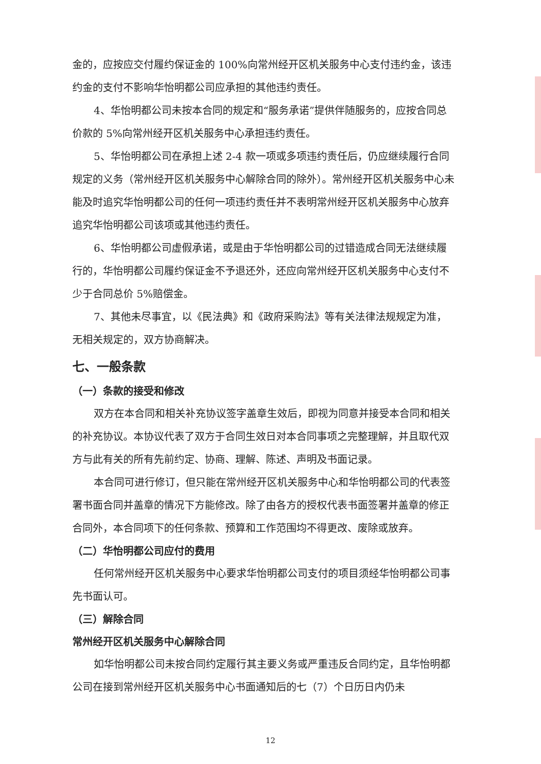金的，应按应交付履约保证金的 100%向常州经开区机关服务中心支付违约金，该违约金的支付不影响华怡明都公司应承担的其他违约责任。
4、华怡明都公司未按本合同的规定和“服务承诺”提供伴随服务的，应按合同总价款的 5%向常州经开区机关服务中心承担违约责任。
5、华怡明都公司在承担上述 2-4 款一项或多项违约责任后，仍应继续履行合同规定的义务（常州经开区机关服务中心解除合同的除外）。常州经开区机关服务中心未能及时追究华怡明都公司的任何一项违约责任并不表明常州经开区机关服务中心放弃追究华怡明都公司该项或其他违约责任。
6、华怡明都公司虚假承诺，或是由于华怡明都公司的过错造成合同无法继续履行的，华怡明都公司履约保证金不予退还外，还应向常州经开区机关服务中心支付不少于合同总价 5%赔偿金。
7、其他未尽事宜，以《民法典》和《政府采购法》等有关法律法规规定为准，无相关规定的，双方协商解决。
七、一般条款
（一）条款的接受和修改
双方在本合同和相关补充协议签字盖章生效后，即视为同意并接受本合同和相关的补充协议。本协议代表了双方于合同生效日对本合同事项之完整理解，并且取代双方与此有关的所有先前约定、协商、理解、陈述、声明及书面记录。
本合同可进行修订，但只能在常州经开区机关服务中心和华怡明都公司的代表签署书面合同并盖章的情况下方能修改。除了由各方的授权代表书面签署并盖章的修正合同外，本合同项下的任何条款、预算和工作范围均不得更改、废除或放弃。
（二）华怡明都公司应付的费用
任何常州经开区机关服务中心要求华怡明都公司支付的项目须经华怡明都公司事先书面认可。
（三）解除合同
常州经开区机关服务中心解除合同
如华怡明都公司未按合同约定履行其主要义务或严重违反合同约定，且华怡明都公司在接到常州经开区机关服务中心书面通知后的七（7）个日历日内仍未
12